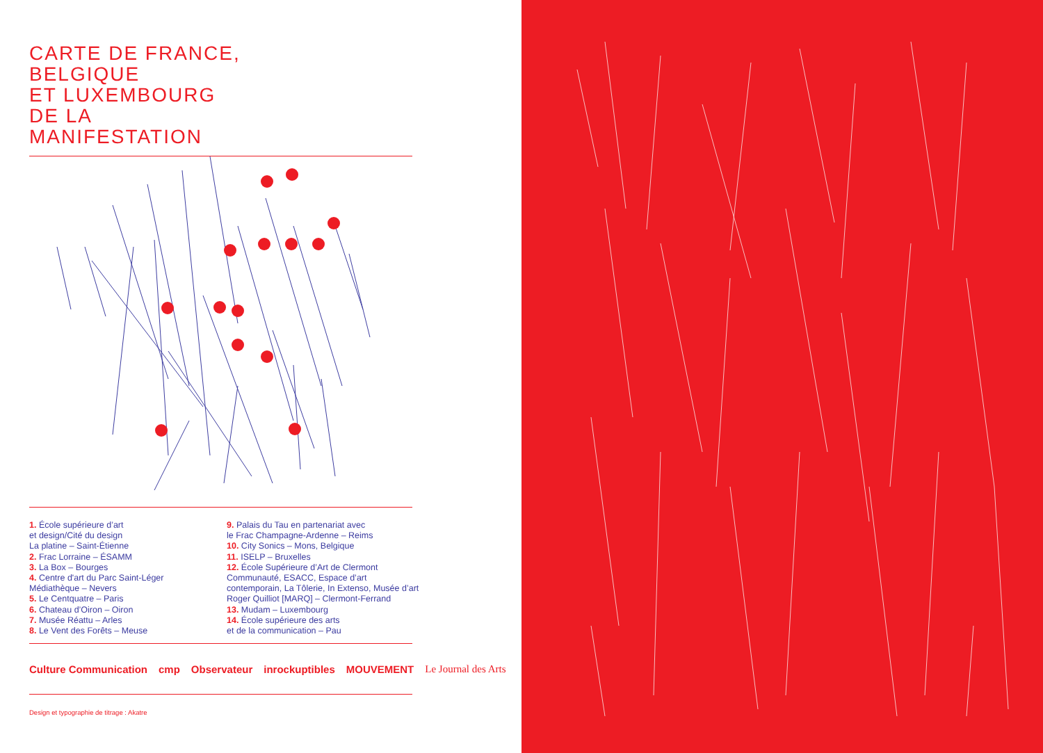CARTE DE FRANCE,
BELGIQUE
ET LUXEMBOURG
DE LA
MANIFESTATION
1. École supérieure d’art
et design/Cité du design
La platine – Saint-Étienne
2. Frac Lorraine – ÉSAMM
3. La Box – Bourges
4. Centre d'art du Parc Saint-Léger
Médiathèque – Nevers
5. Le Centquatre – Paris
6. Chateau d’Oiron – Oiron
7. Musée Réattu – Arles
8. Le Vent des Forêts – Meuse
9. Palais du Tau en partenariat avec
le Frac Champagne-Ardenne – Reims
10. City Sonics – Mons, Belgique
11. ISELP – Bruxelles
12. École Supérieure d’Art de Clermont Communauté, ESACC, Espace d’art contemporain, La Tôlerie, In Extenso, Musée d’art Roger Quilliot [MARQ] – Clermont-Ferrand
13. Mudam – Luxembourg
14. École supérieure des arts
et de la communication – Pau
Culture Communication cmp Observateur inrockuptibles MOUVEMENT Le Journal des Arts
Design et typographie de titrage : Akatre